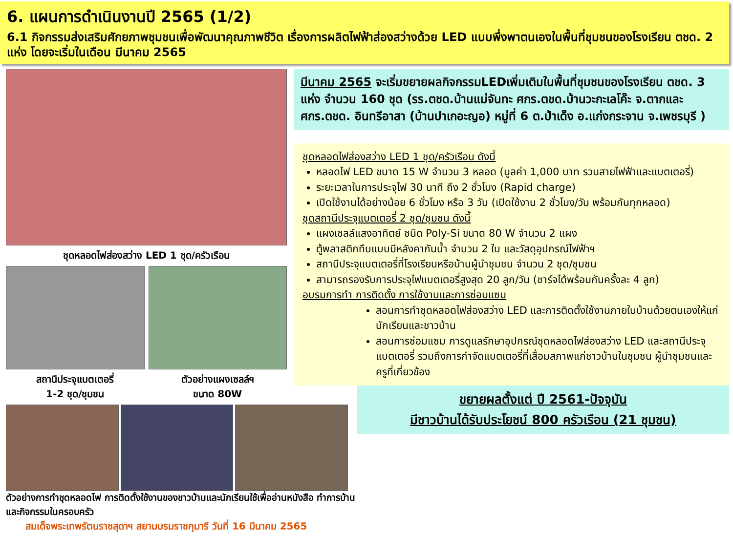6. แผนการดำเนินงานปี 2565 (1/2)
6.1 กิจกรรมส่งเสริมศักยภาพชุมชนเพื่อพัฒนาคุณภาพชีวิต เรื่องการผลิตไฟฟ้าส่องสว่างด้วย LED แบบพึ่งพาตนเองในพื้นที่ชุมชนของโรงเรียน ตชด. 2 แห่ง โดยจะเริ่มในเดือน มีนาคม 2565
ชุดหลอดไฟส่องสว่าง LED 1 ชุด/ครัวเรือน
สถานีประจุแบตเตอรี่
1-2 ชุด/ชุมชน
ตัวอย่างแผงเซลล์ฯ
ขนาด 80W
ตัวอย่างการทำชุดหลอดไฟ การติดตั้งใช้งานของชาวบ้านและนักเรียนใช้เพื่ออ่านหนังสือ ทำการบ้านและกิจกรรมในครอบครัว
สมเด็จพระเทพรัตนราชสุดาฯ สยามบรมราชกุมารี วันที่ 16 มีนาคม 2565
มีนาคม 2565 จะเริ่มขยายผลกิจกรรมLEDเพิ่มเติมในพื้นที่ชุมชนของโรงเรียน ตชด. 3 แห่ง จำนวน 160 ชุด (รร.ตชด.บ้านแม่จันทะ ศกร.ตชด.บ้านวะกะเลโค๊ะ จ.ตากและศกร.ตชด. อินทรีอาสา (บ้านปาเกอะญอ) หมู่ที่ 6 ต.ป่าเด็ง อ.แก่งกระจาน จ.เพชรบุรี )
ชุดหลอดไฟส่องสว่าง LED 1 ชุด/ครัวเรือน ดังนี้
หลอดไฟ LED ขนาด 15 W จำนวน 3 หลอด (มูลค่า 1,000 บาท รวมสายไฟฟ้าและแบตเตอรี่)
ระยะเวลาในการประจุไฟ 30 นาที ถึง 2 ชั่วโมง (Rapid charge)
เปิดใช้งานได้อย่างน้อย 6 ชั่วโมง หรือ 3 วัน (เปิดใช้งาน 2 ชั่วโมง/วัน พร้อมกันทุกหลอด)
ชุดสถานีประจุแบตเตอรี่ 2 ชุด/ชุมชน ดังนี้
แผงเซลล์แสงอาทิตย์ ชนิด Poly-Si ขนาด 80 W จำนวน 2 แผง
ตู้พลาสติกทึบแบบมีหลังคากันน้ำ จำนวน 2 ใบ และวัสดุอุปกรณ์ไฟฟ้าฯ
สถานีประจุแบตเตอรี่ที่โรงเรียนหรือบ้านผู้นำชุมชน จำนวน 2 ชุด/ชุมชน
สามารถรองรับการประจุไฟแบตเตอรี่สูงสุด 20 ลูก/วัน (ชาร์จได้พร้อมกันครั้งละ 4 ลูก)
อบรมการทำ การติดตั้ง การใช้งานและการซ่อมแซม
สอนการทำชุดหลอดไฟส่องสว่าง LED และการติดตั้งใช้งานภายในบ้านด้วยตนเองให้แก่นักเรียนและชาวบ้าน
สอนการซ่อมแซม การดูแลรักษาอุปกรณ์ชุดหลอดไฟส่องสว่าง LED และสถานีประจุแบตเตอรี่ รวมถึงการกำจัดแบตเตอรี่ที่เสื่อมสภาพแก่ชาวบ้านในชุมชน ผู้นำชุมชนและครูที่เกี่ยวข้อง
ขยายผลตั้งแต่ ปี 2561-ปัจจุบัน
มีชาวบ้านได้รับประโยชน์ 800 ครัวเรือน (21 ชุมชน)